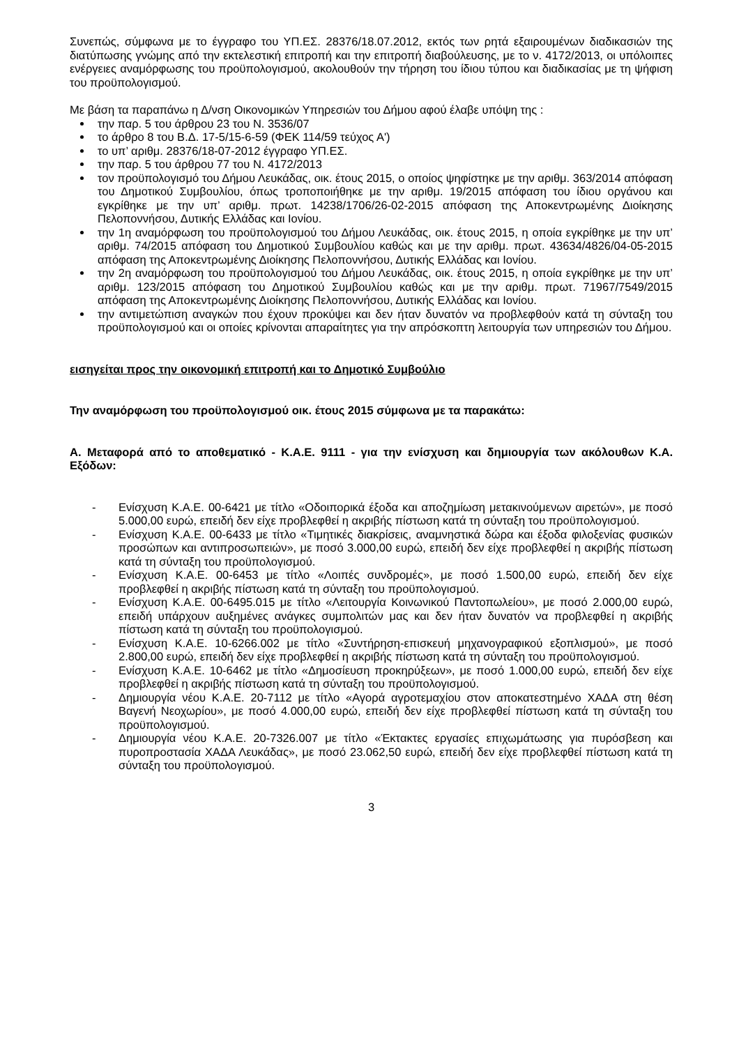Συνεπώς, σύμφωνα με το έγγραφο του ΥΠ.ΕΣ. 28376/18.07.2012, εκτός των ρητά εξαιρουμένων διαδικασιών της διατύπωσης γνώμης από την εκτελεστική επιτροπή και την επιτροπή διαβούλευσης, με το ν. 4172/2013, οι υπόλοιπες ενέργειες αναμόρφωσης του προϋπολογισμού, ακολουθούν την τήρηση του ίδιου τύπου και διαδικασίας με τη ψήφιση του προϋπολογισμού.
Με βάση τα παραπάνω η Δ/νση Οικονομικών Υπηρεσιών του Δήμου αφού έλαβε υπόψη της :
την παρ. 5 του άρθρου 23 του Ν. 3536/07
το άρθρο 8 του Β.Δ. 17-5/15-6-59 (ΦΕΚ 114/59 τεύχος Α')
το υπ’ αριθμ. 28376/18-07-2012 έγγραφο ΥΠ.ΕΣ.
την παρ. 5 του άρθρου 77 του Ν. 4172/2013
τον προϋπολογισμό του Δήμου Λευκάδας, οικ. έτους 2015, ο οποίος ψηφίστηκε με την αριθμ. 363/2014 απόφαση του Δημοτικού Συμβουλίου, όπως τροποποιήθηκε με την αριθμ. 19/2015 απόφαση του ίδιου οργάνου και εγκρίθηκε με την υπ’ αριθμ. πρωτ. 14238/1706/26-02-2015 απόφαση της Αποκεντρωμένης Διοίκησης Πελοποννήσου, Δυτικής Ελλάδας και Ιονίου.
την 1η αναμόρφωση του προϋπολογισμού του Δήμου Λευκάδας, οικ. έτους 2015, η οποία εγκρίθηκε με την υπ’ αριθμ. 74/2015 απόφαση του Δημοτικού Συμβουλίου καθώς και με την αριθμ. πρωτ. 43634/4826/04-05-2015 απόφαση της Αποκεντρωμένης Διοίκησης Πελοποννήσου, Δυτικής Ελλάδας και Ιονίου.
την 2η αναμόρφωση του προϋπολογισμού του Δήμου Λευκάδας, οικ. έτους 2015, η οποία εγκρίθηκε με την υπ’ αριθμ. 123/2015 απόφαση του Δημοτικού Συμβουλίου καθώς και με την αριθμ. πρωτ. 71967/7549/2015 απόφαση της Αποκεντρωμένης Διοίκησης Πελοποννήσου, Δυτικής Ελλάδας και Ιονίου.
την αντιμετώπιση αναγκών που έχουν προκύψει και δεν ήταν δυνατόν να προβλεφθούν κατά τη σύνταξη του προϋπολογισμού και οι οποίες κρίνονται απαραίτητες για την απρόσκοπτη λειτουργία των υπηρεσιών του Δήμου.
εισηγείται προς την οικονομική επιτροπή και το Δημοτικό Συμβούλιο
Την αναμόρφωση του προϋπολογισμού οικ. έτους 2015 σύμφωνα με τα παρακάτω:
Α. Μεταφορά από το αποθεματικό - Κ.Α.Ε. 9111 - για την ενίσχυση και δημιουργία των ακόλουθων Κ.Α. Εξόδων:
- Ενίσχυση Κ.Α.Ε. 00-6421 με τίτλο «Οδοιπορικά έξοδα και αποζημίωση μετακινούμενων αιρετών», με ποσό 5.000,00 ευρώ, επειδή δεν είχε προβλεφθεί η ακριβής πίστωση κατά τη σύνταξη του προϋπολογισμού.
- Ενίσχυση Κ.Α.Ε. 00-6433 με τίτλο «Τιμητικές διακρίσεις, αναμνηστικά δώρα και έξοδα φιλοξενίας φυσικών προσώπων και αντιπροσωπειών», με ποσό 3.000,00 ευρώ, επειδή δεν είχε προβλεφθεί η ακριβής πίστωση κατά τη σύνταξη του προϋπολογισμού.
- Ενίσχυση Κ.Α.Ε. 00-6453 με τίτλο «Λοιπές συνδρομές», με ποσό 1.500,00 ευρώ, επειδή δεν είχε προβλεφθεί η ακριβής πίστωση κατά τη σύνταξη του προϋπολογισμού.
- Ενίσχυση Κ.Α.Ε. 00-6495.015 με τίτλο «Λειτουργία Κοινωνικού Παντοπωλείου», με ποσό 2.000,00 ευρώ, επειδή υπάρχουν αυξημένες ανάγκες συμπολιτών μας και δεν ήταν δυνατόν να προβλεφθεί η ακριβής πίστωση κατά τη σύνταξη του προϋπολογισμού.
- Ενίσχυση Κ.Α.Ε. 10-6266.002 με τίτλο «Συντήρηση-επισκευή μηχανογραφικού εξοπλισμού», με ποσό 2.800,00 ευρώ, επειδή δεν είχε προβλεφθεί η ακριβής πίστωση κατά τη σύνταξη του προϋπολογισμού.
- Ενίσχυση Κ.Α.Ε. 10-6462 με τίτλο «Δημοσίευση προκηρύξεων», με ποσό 1.000,00 ευρώ, επειδή δεν είχε προβλεφθεί η ακριβής πίστωση κατά τη σύνταξη του προϋπολογισμού.
- Δημιουργία νέου Κ.Α.Ε. 20-7112 με τίτλο «Αγορά αγροτεμαχίου στον αποκατεστημένο ΧΑΔΑ στη θέση Βαγενή Νεοχωρίου», με ποσό 4.000,00 ευρώ, επειδή δεν είχε προβλεφθεί πίστωση κατά τη σύνταξη του προϋπολογισμού.
- Δημιουργία νέου Κ.Α.Ε. 20-7326.007 με τίτλο «Έκτακτες εργασίες επιχωμάτωσης για πυρόσβεση και πυροπροστασία ΧΑΔΑ Λευκάδας», με ποσό 23.062,50 ευρώ, επειδή δεν είχε προβλεφθεί πίστωση κατά τη σύνταξη του προϋπολογισμού.
3